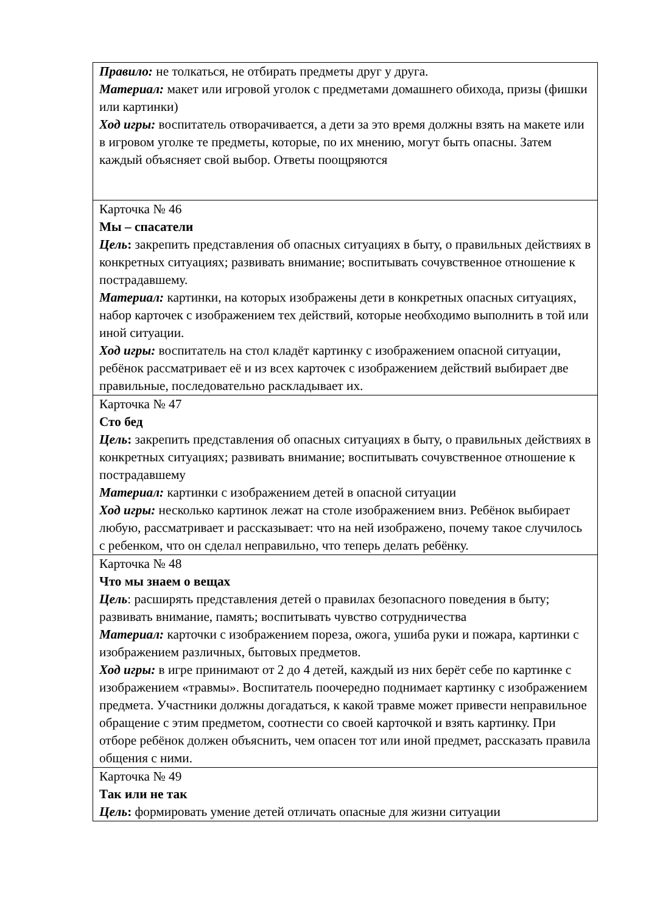| Правило: не толкаться, не отбирать предметы друг у друга. Материал: макет или игровой уголок с предметами домашнего обихода, призы (фишки или картинки) Ход игры: воспитатель отворачивается, а дети за это время должны взять на макете или в игровом уголке те предметы, которые, по их мнению, могут быть опасны. Затем каждый объясняет свой выбор. Ответы поощряются |
| Карточка № 46 Мы – спасатели Цель : закрепить представления об опасных ситуациях в быту, о правильных действиях в конкретных ситуациях; развивать внимание; воспитывать сочувственное отношение к пострадавшему. Материал: картинки, на которых изображены дети в конкретных опасных ситуациях, набор карточек с изображением тех действий, которые необходимо выполнить в той или иной ситуации. Ход игры: воспитатель на стол кладёт картинку с изображением опасной ситуации, ребёнок рассматривает её и из всех карточек с изображением действий выбирает две правильные, последовательно раскладывает их. |
| Карточка № 47 Сто бед Цель : закрепить представления об опасных ситуациях в быту, о правильных действиях в конкретных ситуациях; развивать внимание; воспитывать сочувственное отношение к пострадавшему Материал: картинки с изображением детей в опасной ситуации Ход игры: несколько картинок лежат на столе изображением вниз. Ребёнок выбирает любую, рассматривает и рассказывает: что на ней изображено, почему такое случилось с ребенком, что он сделал неправильно, что теперь делать ребёнку. |
| Карточка № 48 Что мы знаем о вещах Цель : расширять представления детей о правилах безопасного поведения в быту; развивать внимание, память; воспитывать чувство сотрудничества Материал: карточки с изображением пореза, ожога, ушиба руки и пожара, картинки с изображением различных, бытовых предметов. Ход игры: в игре принимают от 2 до 4 детей, каждый из них берёт себе по картинке с изображением «травмы». Воспитатель поочередно поднимает картинку с изображением предмета. Участники должны догадаться, к какой травме может привести неправильное обращение с этим предметом, соотнести со своей карточкой и взять картинку. При отборе ребёнок должен объяснить, чем опасен тот или иной предмет, рассказать правила общения с ними. |
| Карточка № 49 Так или не так Цель : формировать умение детей отличать опасные для жизни ситуации |